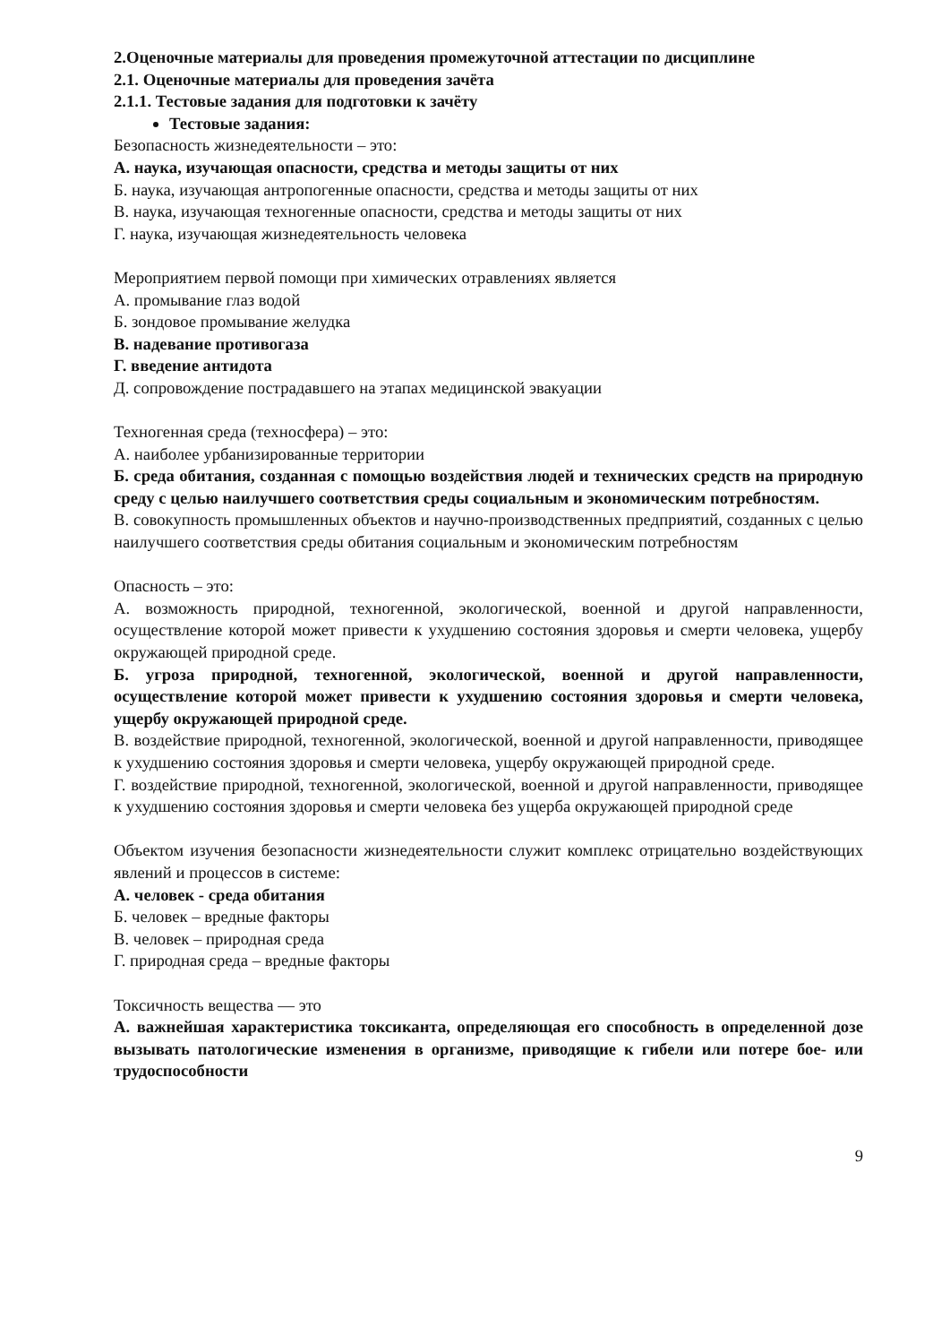2.Оценочные материалы для проведения промежуточной аттестации по дисциплине
2.1. Оценочные материалы для проведения зачёта
2.1.1. Тестовые задания для подготовки к зачёту
Тестовые задания:
Безопасность жизнедеятельности – это:
А. наука, изучающая опасности, средства и методы защиты от них
Б. наука, изучающая антропогенные опасности, средства и методы защиты от них
В. наука, изучающая техногенные опасности, средства и методы защиты от них
Г. наука, изучающая жизнедеятельность человека
Мероприятием первой помощи при химических отравлениях является
А. промывание глаз водой
Б. зондовое промывание желудка
В. надевание противогаза
Г. введение антидота
Д. сопровождение пострадавшего на этапах медицинской эвакуации
Техногенная среда (техносфера) – это:
А. наиболее урбанизированные территории
Б. среда обитания, созданная с помощью воздействия людей и технических средств на природную среду с целью наилучшего соответствия среды социальным и экономическим потребностям.
В. совокупность промышленных объектов и научно-производственных предприятий, созданных с целью наилучшего соответствия среды обитания социальным и экономическим потребностям
Опасность – это:
А. возможность природной, техногенной, экологической, военной и другой направленности, осуществление которой может привести к ухудшению состояния здоровья и смерти человека, ущербу окружающей природной среде.
Б. угроза природной, техногенной, экологической, военной и другой направленности, осуществление которой может привести к ухудшению состояния здоровья и смерти человека, ущербу окружающей природной среде.
В. воздействие природной, техногенной, экологической, военной и другой направленности, приводящее к ухудшению состояния здоровья и смерти человека, ущербу окружающей природной среде.
Г. воздействие природной, техногенной, экологической, военной и другой направленности, приводящее к ухудшению состояния здоровья и смерти человека без ущерба окружающей природной среде
Объектом изучения безопасности жизнедеятельности служит комплекс отрицательно воздействующих явлений и процессов в системе:
А. человек - среда обитания
Б. человек – вредные факторы
В. человек – природная среда
Г. природная среда – вредные факторы
Токсичность вещества — это
А. важнейшая характеристика токсиканта, определяющая его способность в определенной дозе вызывать патологические изменения в организме, приводящие к гибели или потере бое- или трудоспособности
9